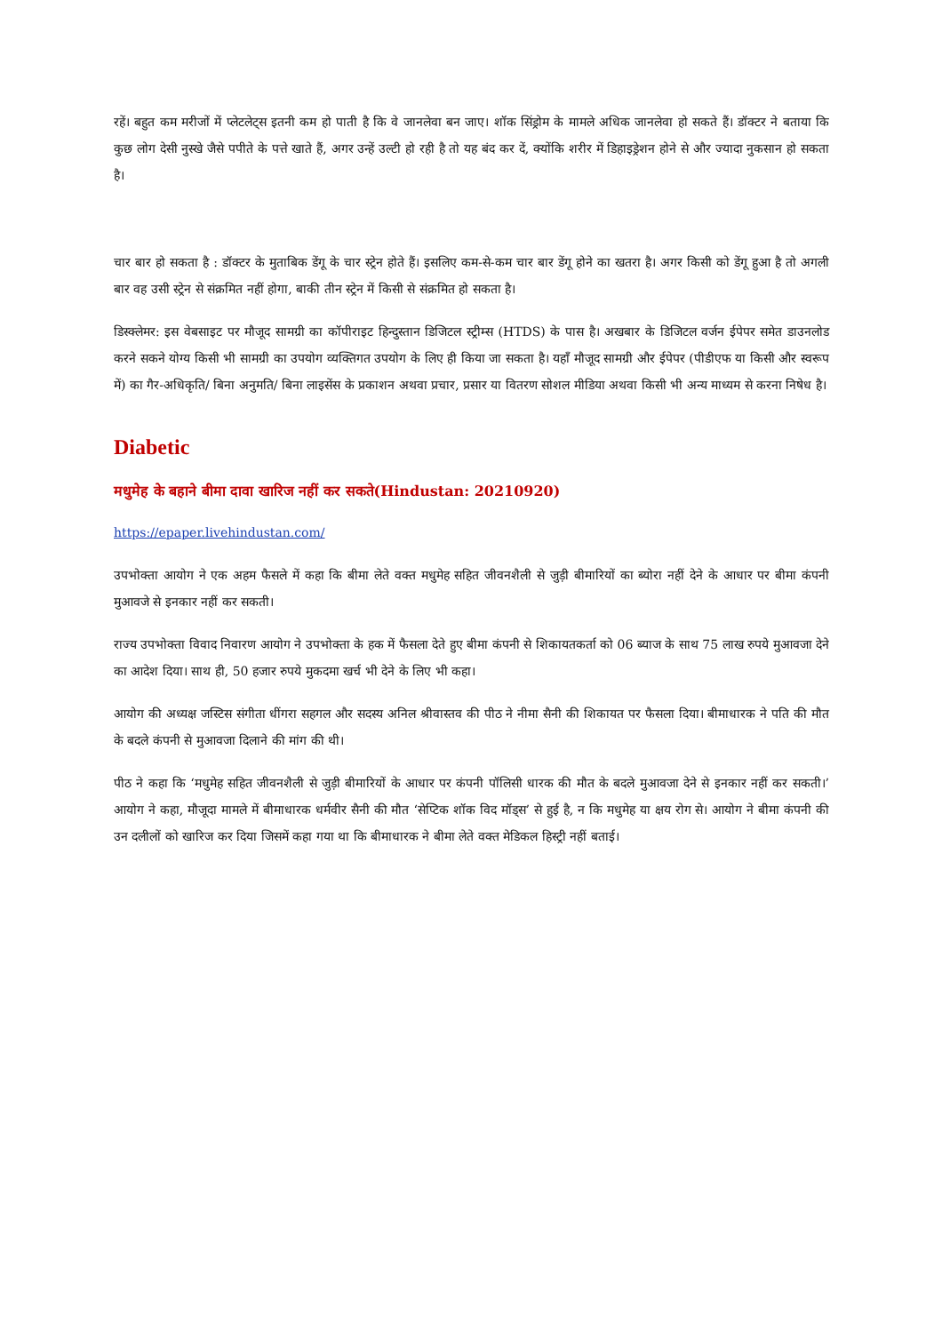रहें। बहुत कम मरीजों में प्लेटलेट्स इतनी कम हो पाती है कि वे जानलेवा बन जाए। शॉक सिंड्रोम के मामले अधिक जानलेवा हो सकते हैं। डॉक्टर ने बताया कि कुछ लोग देसी नुस्खे जैसे पपीते के पत्ते खाते हैं, अगर उन्हें उल्टी हो रही है तो यह बंद कर दें, क्योंकि शरीर में डिहाइड्रेशन होने से और ज्यादा नुकसान हो सकता है।
चार बार हो सकता है : डॉक्टर के मुताबिक डेंगू के चार स्ट्रेन होते हैं। इसलिए कम-से-कम चार बार डेंगू होने का खतरा है। अगर किसी को डेंगू हुआ है तो अगली बार वह उसी स्ट्रेन से संक्रमित नहीं होगा, बाकी तीन स्ट्रेन में किसी से संक्रमित हो सकता है।
डिस्क्लेमर: इस वेबसाइट पर मौजूद सामग्री का कॉपीराइट हिन्दुस्तान डिजिटल स्ट्रीम्स (HTDS) के पास है। अखबार के डिजिटल वर्जन ईपेपर समेत डाउनलोड करने सकने योग्य किसी भी सामग्री का उपयोग व्यक्तिगत उपयोग के लिए ही किया जा सकता है। यहाँ मौजूद सामग्री और ईपेपर (पीडीएफ या किसी और स्वरूप में) का गैर-अधिकृति/ बिना अनुमति/ बिना लाइसेंस के प्रकाशन अथवा प्रचार, प्रसार या वितरण सोशल मीडिया अथवा किसी भी अन्य माध्यम से करना निषेध है।
Diabetic
मधुमेह के बहाने बीमा दावा खारिज नहीं कर सकते(Hindustan: 20210920)
https://epaper.livehindustan.com/
उपभोक्ता आयोग ने एक अहम फैसले में कहा कि बीमा लेते वक्त मधुमेह सहित जीवनशैली से जुड़ी बीमारियों का ब्योरा नहीं देने के आधार पर बीमा कंपनी मुआवजे से इनकार नहीं कर सकती।
राज्य उपभोक्ता विवाद निवारण आयोग ने उपभोक्ता के हक में फैसला देते हुए बीमा कंपनी से शिकायतकर्ता को 06 ब्याज के साथ 75 लाख रुपये मुआवजा देने का आदेश दिया। साथ ही, 50 हजार रुपये मुकदमा खर्च भी देने के लिए भी कहा।
आयोग की अध्यक्ष जस्टिस संगीता धींगरा सहगल और सदस्य अनिल श्रीवास्तव की पीठ ने नीमा सैनी की शिकायत पर फैसला दिया। बीमाधारक ने पति की मौत के बदले कंपनी से मुआवजा दिलाने की मांग की थी।
पीठ ने कहा कि ‘मधुमेह सहित जीवनशैली से जुड़ी बीमारियों के आधार पर कंपनी पॉलिसी धारक की मौत के बदले मुआवजा देने से इनकार नहीं कर सकती।’ आयोग ने कहा, मौजूदा मामले में बीमाधारक धर्मवीर सैनी की मौत ‘सेप्टिक शॉक विद मॉड्स’ से हुई है, न कि मधुमेह या क्षय रोग से। आयोग ने बीमा कंपनी की उन दलीलों को खारिज कर दिया जिसमें कहा गया था कि बीमाधारक ने बीमा लेते वक्त मेडिकल हिस्ट्री नहीं बताई।